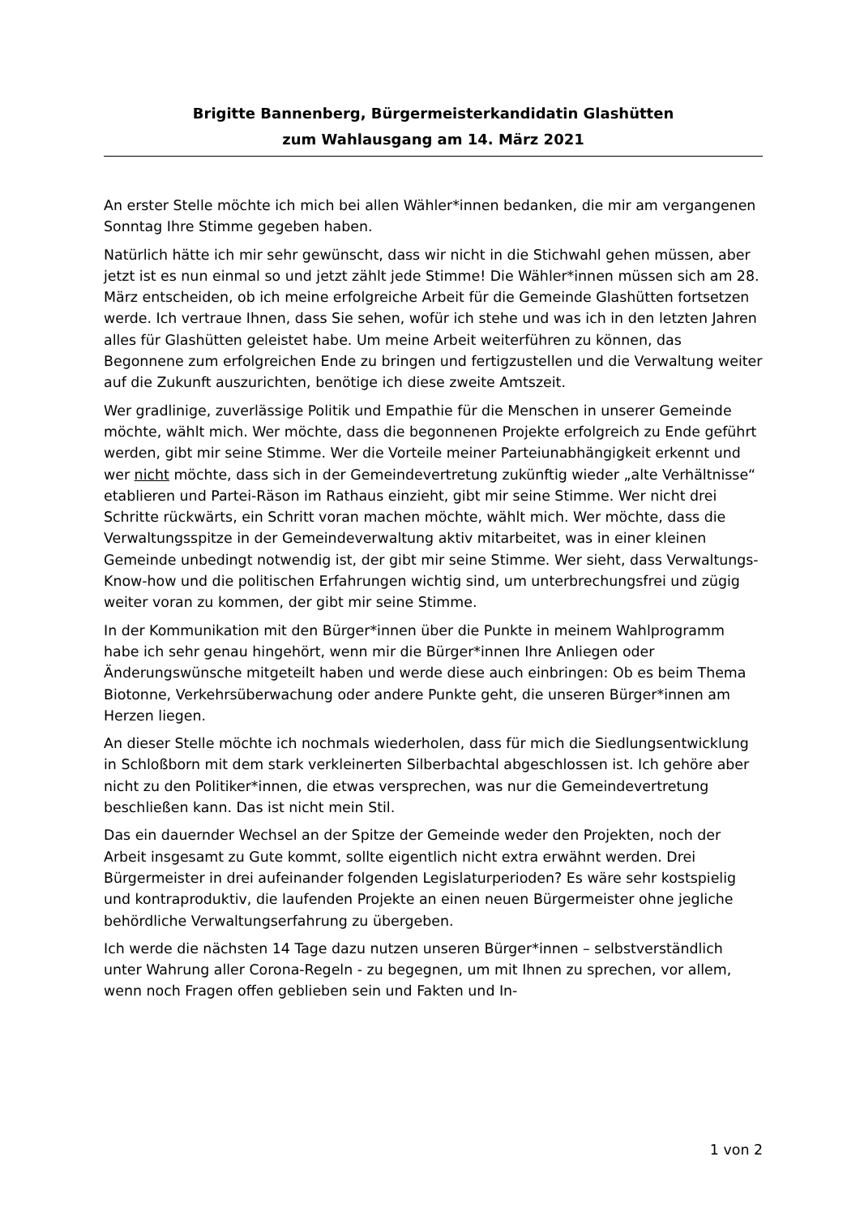Brigitte Bannenberg, Bürgermeisterkandidatin Glashütten
zum Wahlausgang am 14. März 2021
An erster Stelle möchte ich mich bei allen Wähler*innen bedanken, die mir am vergangenen Sonntag Ihre Stimme gegeben haben.
Natürlich hätte ich mir sehr gewünscht, dass wir nicht in die Stichwahl gehen müssen, aber jetzt ist es nun einmal so und jetzt zählt jede Stimme! Die Wähler*innen müssen sich am 28. März entscheiden, ob ich meine erfolgreiche Arbeit für die Gemeinde Glashütten fortsetzen werde. Ich vertraue Ihnen, dass Sie sehen, wofür ich stehe und was ich in den letzten Jahren alles für Glashütten geleistet habe. Um meine Arbeit weiterführen zu können, das Begonnene zum er­folgreichen Ende zu bringen und fertigzustellen und die Verwaltung weiter auf die Zukunft auszurichten, benötige ich diese zweite Amtszeit.
Wer gradlinige, zuverlässige Politik und Empathie für die Menschen in unserer Gemeinde möchte, wählt mich. Wer möchte, dass die begonnenen Projekte er­folgreich zu Ende geführt werden, gibt mir seine Stimme. Wer die Vorteile meiner Parteiunabhängigkeit erkennt und wer nicht möchte, dass sich in der Gemeinde­vertretung zukünftig wieder „alte Verhältnisse“ etablieren und Partei-Räson im Rathaus einzieht, gibt mir seine Stimme. Wer nicht drei Schritte rückwärts, ein Schritt voran machen möchte, wählt mich. Wer möchte, dass die Verwaltungs­spitze in der Gemeindeverwaltung aktiv mitarbeitet, was in einer kleinen Gemein­de unbedingt notwendig ist, der gibt mir seine Stimme. Wer sieht, dass Verwal­tungs-Know-how und die politischen Erfahrungen wichtig sind, um unterbre­chungsfrei und zügig weiter voran zu kommen, der gibt mir seine Stimme.
In der Kommunikation mit den Bürger*innen über die Punkte in meinem Wahlpro­gramm habe ich sehr genau hingehört, wenn mir die Bürger*innen Ihre Anliegen oder Änderungswünsche mitgeteilt haben und werde diese auch einbringen: Ob es beim Thema Biotonne, Verkehrsüberwachung oder andere Punkte geht, die unseren Bürger*innen am Herzen liegen.
An dieser Stelle möchte ich nochmals wiederholen, dass für mich die Siedlungs­entwicklung in Schloßborn mit dem stark verkleinerten Silberbachtal abgeschlos­sen ist. Ich gehöre aber nicht zu den Politiker*innen, die etwas versprechen, was nur die Gemeindevertretung beschließen kann. Das ist nicht mein Stil.
Das ein dauernder Wechsel an der Spitze der Gemeinde weder den Projekten, noch der Arbeit insgesamt zu Gute kommt, sollte eigentlich nicht extra erwähnt werden. Drei Bürgermeister in drei aufeinander folgenden Legislaturperioden? Es wäre sehr kostspielig und kontraproduktiv, die laufenden Projekte an einen neuen Bürgermeister ohne jegliche behördliche Verwaltungserfahrung zu übergeben.
Ich werde die nächsten 14 Tage dazu nutzen unseren Bürger*innen – selbstver­ständlich unter Wahrung aller Corona-Regeln - zu begegnen, um mit Ihnen zu sprechen, vor allem, wenn noch Fragen offen geblieben sein und Fakten und In-
1 von 2